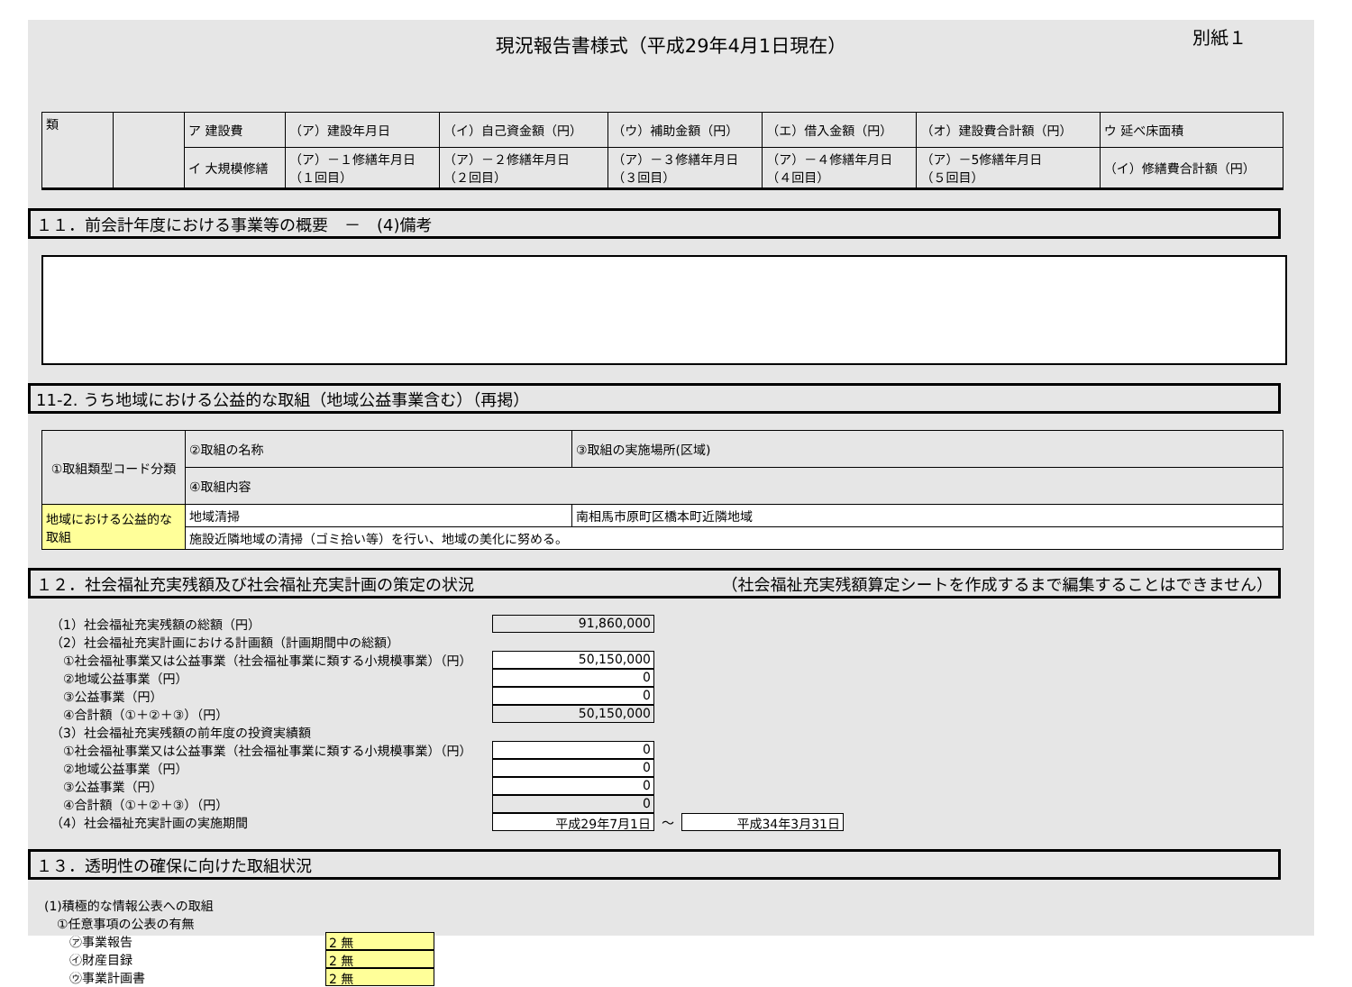現況報告書様式（平成29年4月1日現在） 別紙１
| 類 | | ア 建設費 | （ア）建設年月日 | （イ）自己資金額（円） | （ウ）補助金額（円） | （エ）借入金額（円） | （オ）建設費合計額（円） | ウ 延べ床面積 |
| | | イ 大規模修繕 | （ア）－１修繕年月日 （１回目） | （ア）－２修繕年月日 （２回目） | （ア）－３修繕年月日 （３回目） | （ア）－４修繕年月日 （４回目） | （ア）－5修繕年月日 （５回目） | （イ）修繕費合計額（円） |
１１．前会計年度における事業等の概要　－　(4)備考
11-2. うち地域における公益的な取組（地域公益事業含む）（再掲）
| ①取組類型コード分類 | ②取組の名称 | ③取組の実施場所(区域) |
| | ④取組内容 | |
| 地域における公益的な取組 | 地域清掃 | 南相馬市原町区橋本町近隣地域 |
| | 施設近隣地域の清掃（ゴミ拾い等）を行い、地域の美化に努める。 | |
１２．社会福祉充実残額及び社会福祉充実計画の策定の状況 （社会福祉充実残額算定シートを作成するまで編集することはできません）
（1）社会福祉充実残額の総額（円） 91,860,000
（2）社会福祉充実計画における計画額（計画期間中の総額）
　①社会福祉事業又は公益事業（社会福祉事業に類する小規模事業）（円） 50,150,000
　②地域公益事業（円） 0
　③公益事業（円） 0
　④合計額（①＋②＋③）（円） 50,150,000
（3）社会福祉充実残額の前年度の投資実績額
　①社会福祉事業又は公益事業（社会福祉事業に類する小規模事業）（円） 0
　②地域公益事業（円） 0
　③公益事業（円） 0
　④合計額（①＋②＋③）（円） 0
（4）社会福祉充実計画の実施期間 平成29年7月1日 ～ 平成34年3月31日
１３．透明性の確保に向けた取組状況
(1)積極的な情報公表への取組
　①任意事項の公表の有無
　　㋐事業報告 2 無
　　㋑財産目録 2 無
　　㋒事業計画書 2 無